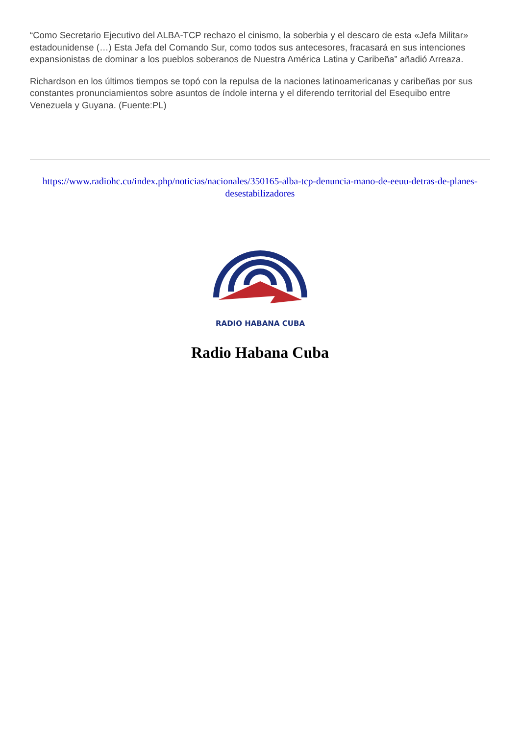“Como Secretario Ejecutivo del ALBA-TCP rechazo el cinismo, la soberbia y el descaro de esta «Jefa Militar» estadounidense (…) Esta Jefa del Comando Sur, como todos sus antecesores, fracasará en sus intenciones expansionistas de dominar a los pueblos soberanos de Nuestra América Latina y Caribeña” añadió Arreaza.
Richardson en los últimos tiempos se topó con la repulsa de la naciones latinoamericanas y caribeñas por sus constantes pronunciamientos sobre asuntos de índole interna y el diferendo territorial del Esequibo entre Venezuela y Guyana. (Fuente:PL)
https://www.radiohc.cu/index.php/noticias/nacionales/350165-alba-tcp-denuncia-mano-de-eeuu-detras-de-planes-desestabilizadores
RADIO HABANA CUBA
Radio Habana Cuba